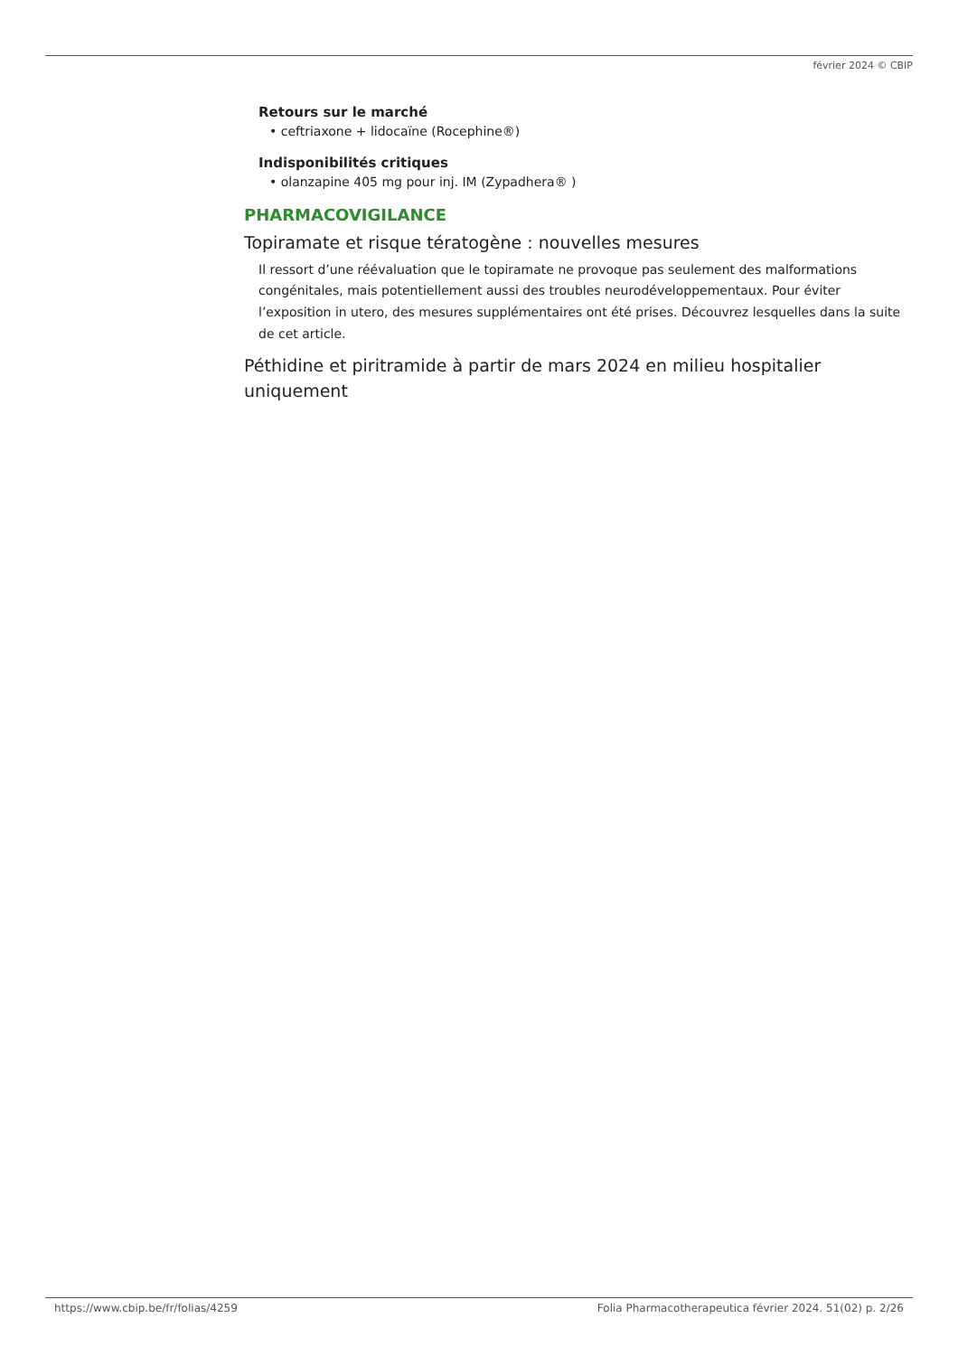février 2024 © CBIP
Retours sur le marché
• ceftriaxone + lidocaïne (Rocephine®)
Indisponibilités critiques
• olanzapine 405 mg pour inj. IM (Zypadhera® )
PHARMACOVIGILANCE
Topiramate et risque tératogène : nouvelles mesures
Il ressort d’une réévaluation que le topiramate ne provoque pas seulement des malformations congénitales, mais potentiellement aussi des troubles neurodéveloppementaux. Pour éviter l’exposition in utero, des mesures supplémentaires ont été prises. Découvrez lesquelles dans la suite de cet article.
Péthidine et piritramide à partir de mars 2024 en milieu hospitalier uniquement
https://www.cbip.be/fr/folias/4259 Folia Pharmacotherapeutica février 2024. 51(02) p. 2/26